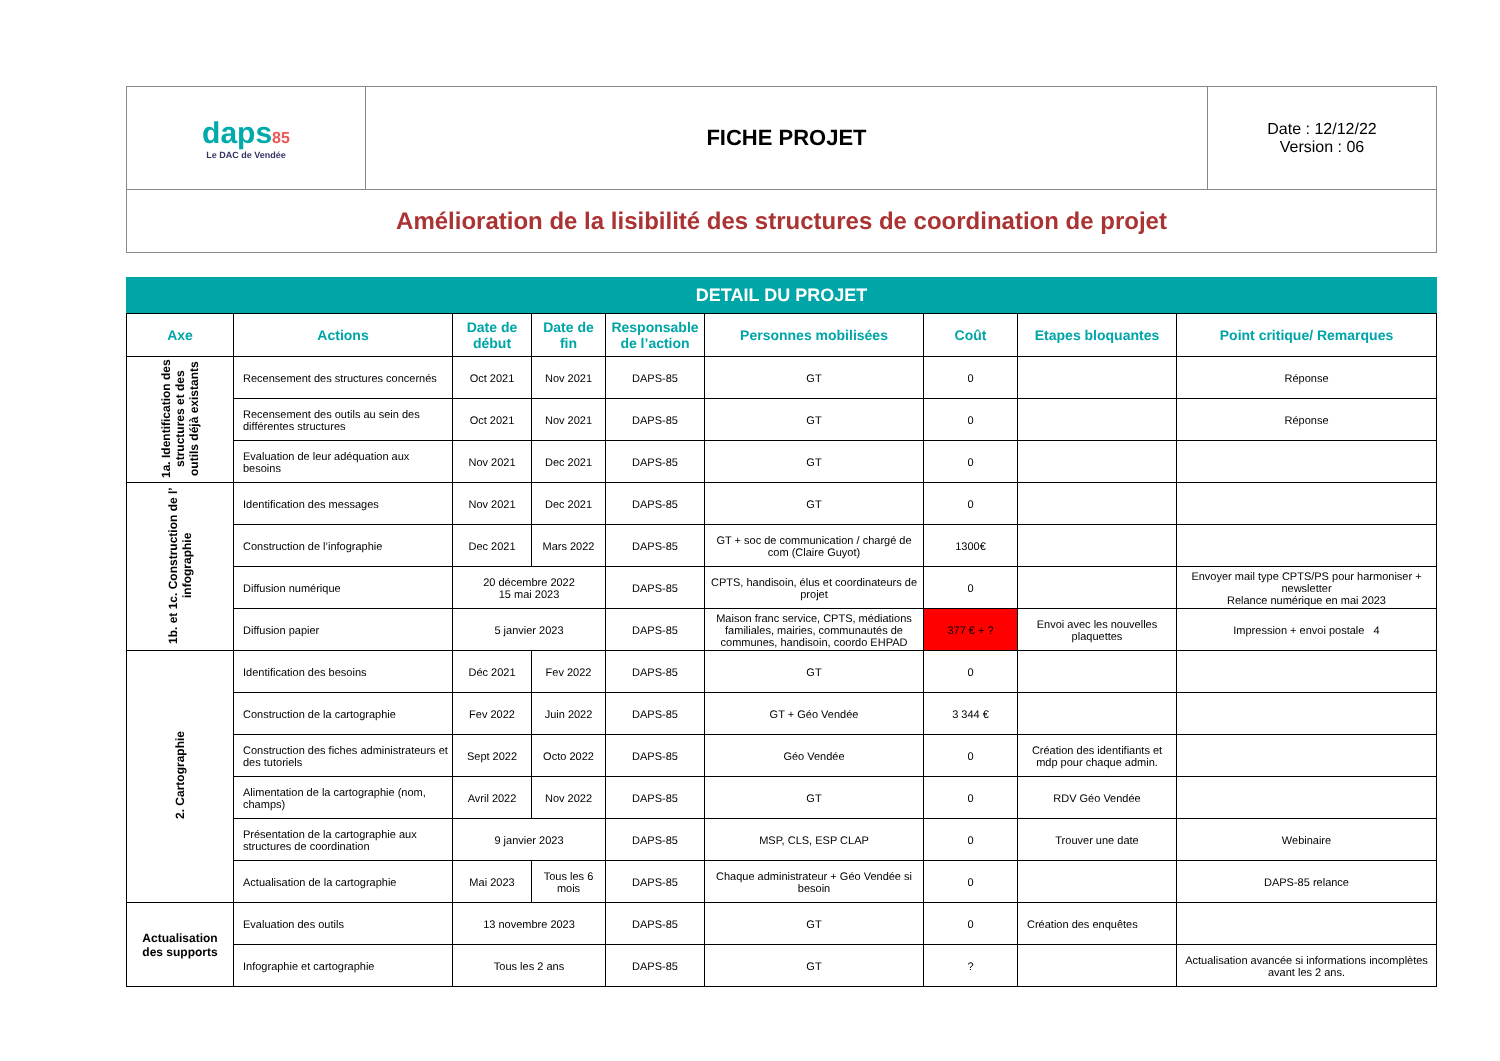| daps 85 Le DAC de Vendée | FICHE PROJET | Date : 12/12/22 Version : 06 |
| Amélioration de la lisibilité des structures de coordination de projet | | |
DETAIL DU PROJET
| Axe | Actions | Date de début | Date de fin | Responsable de l’action | Personnes mobilisées | Coût | Etapes bloquantes | Point critique/ Remarques |
| --- | --- | --- | --- | --- | --- | --- | --- | --- |
| 1a. Identification des structures et des outils déjà existants | Recensement des structures concernés | Oct 2021 | Nov 2021 | DAPS-85 | GT | 0 | | Réponse |
| | Recensement des outils au sein des différentes structures | Oct 2021 | Nov 2021 | DAPS-85 | GT | 0 | | Réponse |
| | Evaluation de leur adéquation aux besoins | Nov 2021 | Dec 2021 | DAPS-85 | GT | 0 | | |
| 1b. et 1c. Construction de l’ infographie | Identification des messages | Nov 2021 | Dec 2021 | DAPS-85 | GT | 0 | | |
| | Construction de l’infographie | Dec 2021 | Mars 2022 | DAPS-85 | GT + soc de communication / chargé de com (Claire Guyot) | 1300€ | | |
| | Diffusion numérique | 20 décembre 2022 15 mai 2023 | | DAPS-85 | CPTS, handisoin, élus et coordinateurs de projet | 0 | | Envoyer mail type CPTS/PS pour harmoniser + newsletter Relance numérique en mai 2023 |
| | Diffusion papier | 5 janvier 2023 | | DAPS-85 | Maison franc service, CPTS, médiations familiales, mairies, communautés de communes, handisoin, coordo EHPAD | 377 € + ? | Envoi avec les nouvelles plaquettes | Impression + envoi postale 4 |
| 2. Cartographie | Identification des besoins | Déc 2021 | Fev 2022 | DAPS-85 | GT | 0 | | |
| | Construction de la cartographie | Fev 2022 | Juin 2022 | DAPS-85 | GT + Géo Vendée | 3 344 € | | |
| | Construction des fiches administrateurs et des tutoriels | Sept 2022 | Octo 2022 | DAPS-85 | Géo Vendée | 0 | Création des identifiants et mdp pour chaque admin. | |
| | Alimentation de la cartographie (nom, champs) | Avril 2022 | Nov 2022 | DAPS-85 | GT | 0 | RDV Géo Vendée | |
| | Présentation de la cartographie aux structures de coordination | 9 janvier 2023 | | DAPS-85 | MSP, CLS, ESP CLAP | 0 | Trouver une date | Webinaire |
| | Actualisation de la cartographie | Mai 2023 | Tous les 6 mois | DAPS-85 | Chaque administrateur + Géo Vendée si besoin | 0 | | DAPS-85 relance |
| Actualisation des supports | Evaluation des outils | 13 novembre 2023 | | DAPS-85 | GT | 0 | Création des enquêtes | |
| | Infographie et cartographie | Tous les 2 ans | | DAPS-85 | GT | ? | | Actualisation avancée si informations incomplètes avant les 2 ans. |